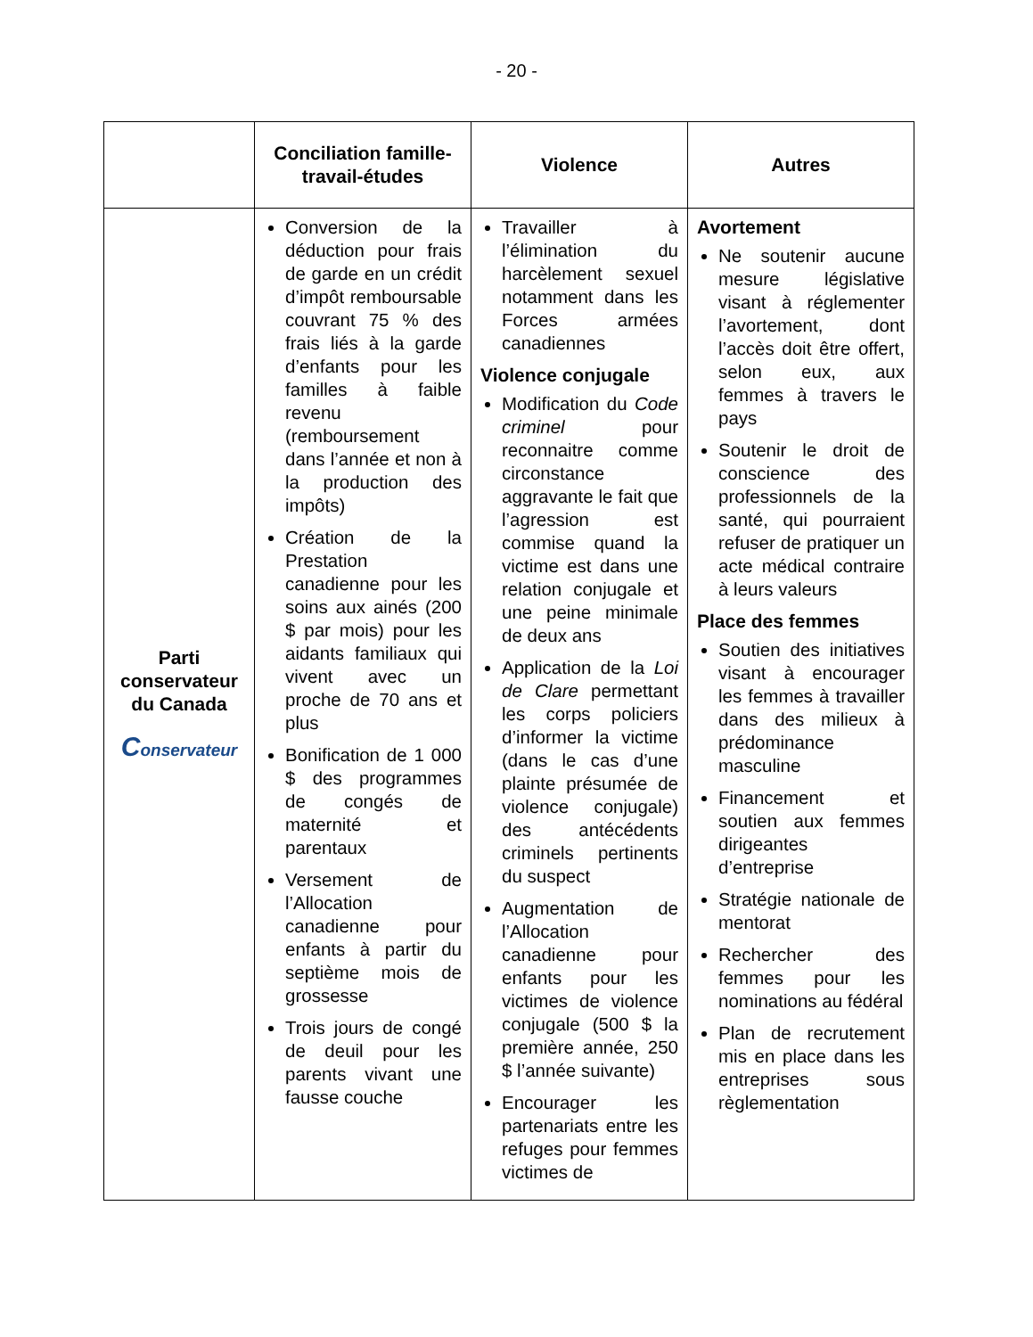- 20 -
| | Conciliation famille-travail-études | Violence | Autres |
| --- | --- | --- | --- |
| Parti conservateur du Canada C onservateur | Conversion de la déduction pour frais de garde en un crédit d’impôt remboursable couvrant 75 % des frais liés à la garde d’enfants pour les familles à faible revenu (remboursement dans l’année et non à la production des impôts) Création de la Prestation canadienne pour les soins aux ainés (200 $ par mois) pour les aidants familiaux qui vivent avec un proche de 70 ans et plus Bonification de 1 000 $ des programmes de congés de maternité et parentaux Versement de l’Allocation canadienne pour enfants à partir du septième mois de grossesse Trois jours de congé de deuil pour les parents vivant une fausse couche | Travailler à l’élimination du harcèlement sexuel notamment dans les Forces armées canadiennes Violence conjugale Modification du Code criminel pour reconnaitre comme circonstance aggravante le fait que l’agression est commise quand la victime est dans une relation conjugale et une peine minimale de deux ans Application de la Loi de Clare permettant les corps policiers d’informer la victime (dans le cas d’une plainte présumée de violence conjugale) des antécédents criminels pertinents du suspect Augmentation de l’Allocation canadienne pour enfants pour les victimes de violence conjugale (500 $ la première année, 250 $ l’année suivante) Encourager les partenariats entre les refuges pour femmes victimes de | Avortement Ne soutenir aucune mesure législative visant à réglementer l’avortement, dont l’accès doit être offert, selon eux, aux femmes à travers le pays Soutenir le droit de conscience des professionnels de la santé, qui pourraient refuser de pratiquer un acte médical contraire à leurs valeurs Place des femmes Soutien des initiatives visant à encourager les femmes à travailler dans des milieux à prédominance masculine Financement et soutien aux femmes dirigeantes d’entreprise Stratégie nationale de mentorat Rechercher des femmes pour les nominations au fédéral Plan de recrutement mis en place dans les entreprises sous règlementation |